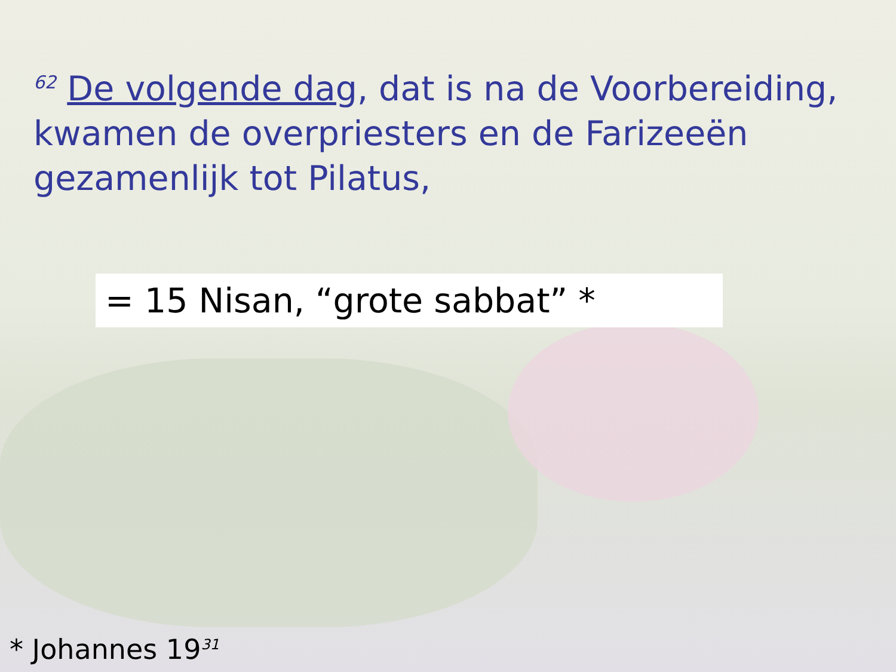<sup>62</sup> De volgende dag, dat is na de Voorbereiding, kwamen de overpriesters en de Farizeeën gezamenlijk tot Pilatus,
= 15 Nisan, “grote sabbat” *
* Johannes 19<sup>31</sup>